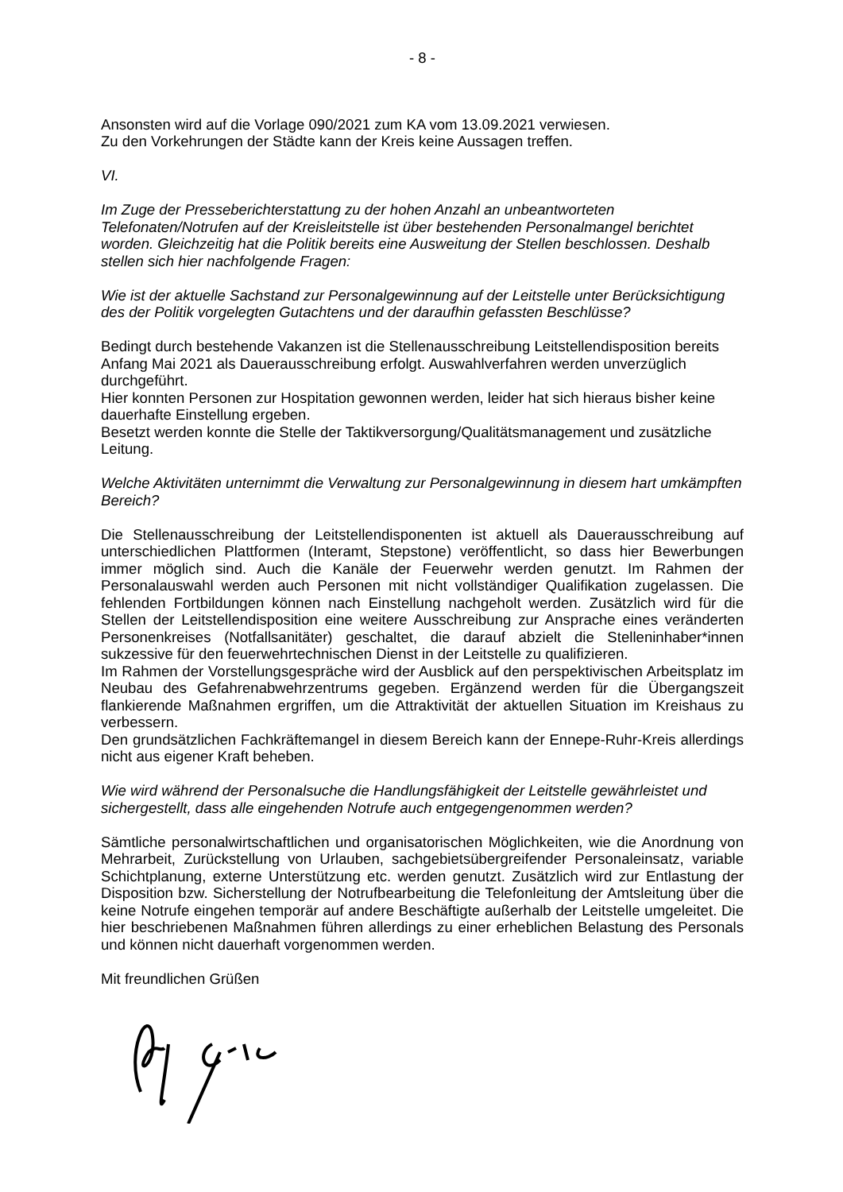- 8 -
Ansonsten wird auf die Vorlage 090/2021 zum KA vom 13.09.2021 verwiesen.
Zu den Vorkehrungen der Städte kann der Kreis keine Aussagen treffen.
VI.
Im Zuge der Presseberichterstattung zu der hohen Anzahl an unbeantworteten Telefonaten/Notrufen auf der Kreisleitstelle ist über bestehenden Personalmangel berichtet worden. Gleichzeitig hat die Politik bereits eine Ausweitung der Stellen beschlossen. Deshalb stellen sich hier nachfolgende Fragen:
Wie ist der aktuelle Sachstand zur Personalgewinnung auf der Leitstelle unter Berücksichtigung des der Politik vorgelegten Gutachtens und der daraufhin gefassten Beschlüsse?
Bedingt durch bestehende Vakanzen ist die Stellenausschreibung Leitstellendisposition bereits Anfang Mai 2021 als Dauerausschreibung erfolgt. Auswahlverfahren werden unverzüglich durchgeführt.
Hier konnten Personen zur Hospitation gewonnen werden, leider hat sich hieraus bisher keine dauerhafte Einstellung ergeben.
Besetzt werden konnte die Stelle der Taktikversorgung/Qualitätsmanagement und zusätzliche Leitung.
Welche Aktivitäten unternimmt die Verwaltung zur Personalgewinnung in diesem hart umkämpften Bereich?
Die Stellenausschreibung der Leitstellendisponenten ist aktuell als Dauerausschreibung auf unterschiedlichen Plattformen (Interamt, Stepstone) veröffentlicht, so dass hier Bewerbungen immer möglich sind. Auch die Kanäle der Feuerwehr werden genutzt. Im Rahmen der Personalauswahl werden auch Personen mit nicht vollständiger Qualifikation zugelassen. Die fehlenden Fortbildungen können nach Einstellung nachgeholt werden. Zusätzlich wird für die Stellen der Leitstellendisposition eine weitere Ausschreibung zur Ansprache eines veränderten Personenkreises (Notfallsanitäter) geschaltet, die darauf abzielt die Stelleninhaber*innen sukzessive für den feuerwehrtechnischen Dienst in der Leitstelle zu qualifizieren.
Im Rahmen der Vorstellungsgespräche wird der Ausblick auf den perspektivischen Arbeitsplatz im Neubau des Gefahrenabwehrzentrums gegeben. Ergänzend werden für die Übergangszeit flankierende Maßnahmen ergriffen, um die Attraktivität der aktuellen Situation im Kreishaus zu verbessern.
Den grundsätzlichen Fachkräftemangel in diesem Bereich kann der Ennepe-Ruhr-Kreis allerdings nicht aus eigener Kraft beheben.
Wie wird während der Personalsuche die Handlungsfähigkeit der Leitstelle gewährleistet und sichergestellt, dass alle eingehenden Notrufe auch entgegengenommen werden?
Sämtliche personalwirtschaftlichen und organisatorischen Möglichkeiten, wie die Anordnung von Mehrarbeit, Zurückstellung von Urlauben, sachgebietsübergreifender Personaleinsatz, variable Schichtplanung, externe Unterstützung etc. werden genutzt. Zusätzlich wird zur Entlastung der Disposition bzw. Sicherstellung der Notrufbearbeitung die Telefonleitung der Amtsleitung über die keine Notrufe eingehen temporär auf andere Beschäftigte außerhalb der Leitstelle umgeleitet. Die hier beschriebenen Maßnahmen führen allerdings zu einer erheblichen Belastung des Personals und können nicht dauerhaft vorgenommen werden.
Mit freundlichen Grüßen